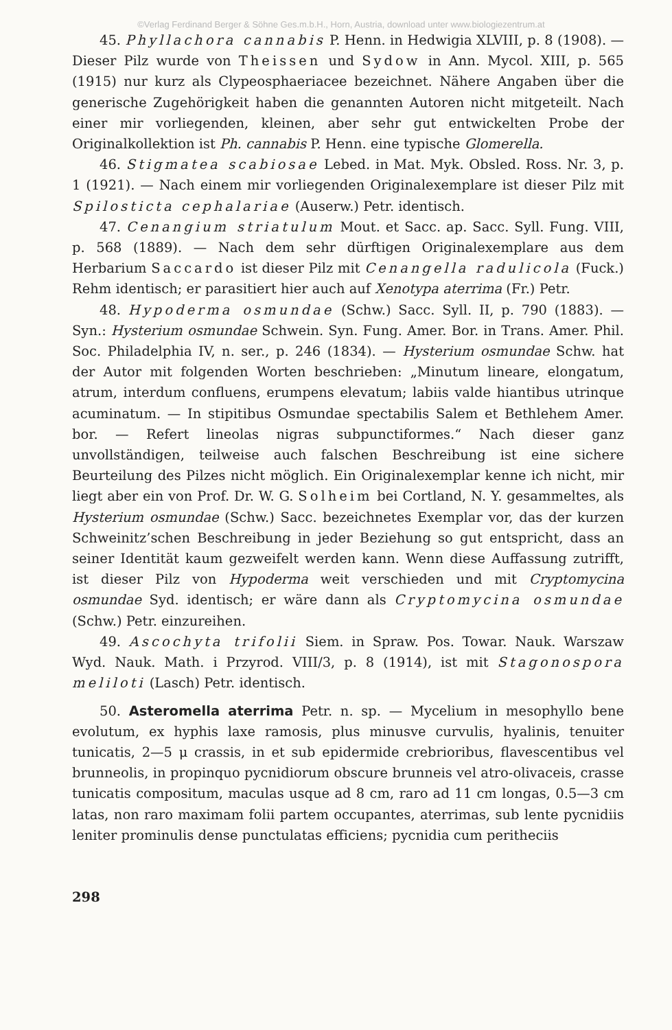©Verlag Ferdinand Berger & Söhne Ges.m.b.H., Horn, Austria, download unter www.biologiezentrum.at
45. Phyllachora cannabis P. Henn. in Hedwigia XLVIII, p. 8 (1908). — Dieser Pilz wurde von Theissen und Sydow in Ann. Mycol. XIII, p. 565 (1915) nur kurz als Clypeosphaeriacee bezeichnet. Nähere Angaben über die generische Zugehörigkeit haben die genannten Autoren nicht mitgeteilt. Nach einer mir vorliegenden, kleinen, aber sehr gut entwickelten Probe der Originalkollektion ist Ph. cannabis P. Henn. eine typische Glomerella.
46. Stigmatea scabiosae Lebed. in Mat. Myk. Obsled. Ross. Nr. 3, p. 1 (1921). — Nach einem mir vorliegenden Originalexemplare ist dieser Pilz mit Spilosticta cephalariae (Auserw.) Petr. identisch.
47. Cenangium striatulum Mout. et Sacc. ap. Sacc. Syll. Fung. VIII, p. 568 (1889). — Nach dem sehr dürftigen Originalexemplare aus dem Herbarium Saccardo ist dieser Pilz mit Cenangella radulicola (Fuck.) Rehm identisch; er parasitiert hier auch auf Xenotypa aterrima (Fr.) Petr.
48. Hypoderma osmundae (Schw.) Sacc. Syll. II, p. 790 (1883). — Syn.: Hysterium osmundae Schwein. Syn. Fung. Amer. Bor. in Trans. Amer. Phil. Soc. Philadelphia IV, n. ser., p. 246 (1834). — Hysterium osmundae Schw. hat der Autor mit folgenden Worten beschrieben: „Minutum lineare, elongatum, atrum, interdum confluens, erumpens elevatum; labiis valde hiantibus utrinque acuminatum. — In stipitibus Osmundae spectabilis Salem et Bethlehem Amer. bor. — Refert lineolas nigras subpunctiformes.“ Nach dieser ganz unvollständigen, teilweise auch falschen Beschreibung ist eine sichere Beurteilung des Pilzes nicht möglich. Ein Originalexemplar kenne ich nicht, mir liegt aber ein von Prof. Dr. W. G. Solheim bei Cortland, N. Y. gesammeltes, als Hysterium osmundae (Schw.) Sacc. bezeichnetes Exemplar vor, das der kurzen Schweinitz’schen Beschreibung in jeder Beziehung so gut entspricht, dass an seiner Identität kaum gezweifelt werden kann. Wenn diese Auffassung zutrifft, ist dieser Pilz von Hypoderma weit verschieden und mit Cryptomycina osmundae Syd. identisch; er wäre dann als Cryptomycina osmundae (Schw.) Petr. einzureihen.
49. Ascochyta trifolii Siem. in Spraw. Pos. Towar. Nauk. Warszaw Wyd. Nauk. Math. i Przyrod. VIII/3, p. 8 (1914), ist mit Stagonospora meliloti (Lasch) Petr. identisch.
50. Asteromella aterrima Petr. n. sp. — Mycelium in mesophyllo bene evolutum, ex hyphis laxe ramosis, plus minusve curvulis, hyalinis, tenuiter tunicatis, 2—5 μ crassis, in et sub epidermide crebrioribus, flavescentibus vel brunneolis, in propinquo pycnidiorum obscure brunneis vel atro-olivaceis, crasse tunicatis compositum, maculas usque ad 8 cm, raro ad 11 cm longas, 0.5—3 cm latas, non raro maximam folii partem occupantes, aterrimas, sub lente pycnidiis leniter prominulis dense punctulatas efficiens; pycnidia cum peritheciis
298